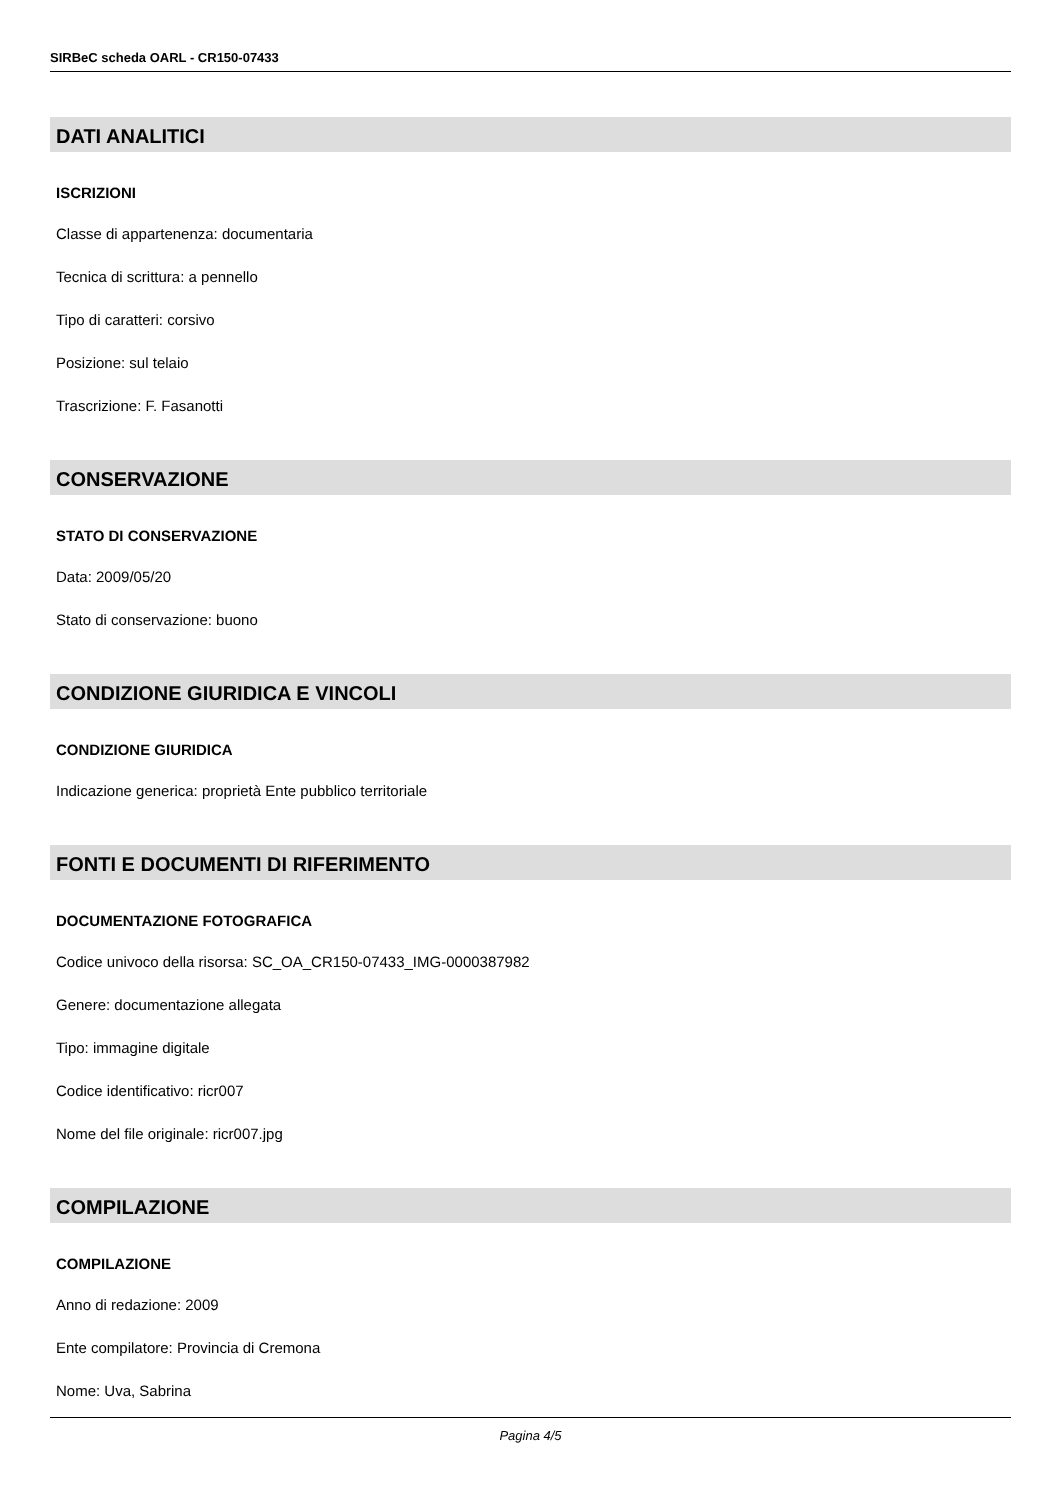SIRBeC scheda OARL - CR150-07433
DATI ANALITICI
ISCRIZIONI
Classe di appartenenza: documentaria
Tecnica di scrittura: a pennello
Tipo di caratteri: corsivo
Posizione: sul telaio
Trascrizione: F. Fasanotti
CONSERVAZIONE
STATO DI CONSERVAZIONE
Data: 2009/05/20
Stato di conservazione: buono
CONDIZIONE GIURIDICA E VINCOLI
CONDIZIONE GIURIDICA
Indicazione generica: proprietà Ente pubblico territoriale
FONTI E DOCUMENTI DI RIFERIMENTO
DOCUMENTAZIONE FOTOGRAFICA
Codice univoco della risorsa: SC_OA_CR150-07433_IMG-0000387982
Genere: documentazione allegata
Tipo: immagine digitale
Codice identificativo: ricr007
Nome del file originale: ricr007.jpg
COMPILAZIONE
COMPILAZIONE
Anno di redazione: 2009
Ente compilatore: Provincia di Cremona
Nome: Uva, Sabrina
Pagina 4/5